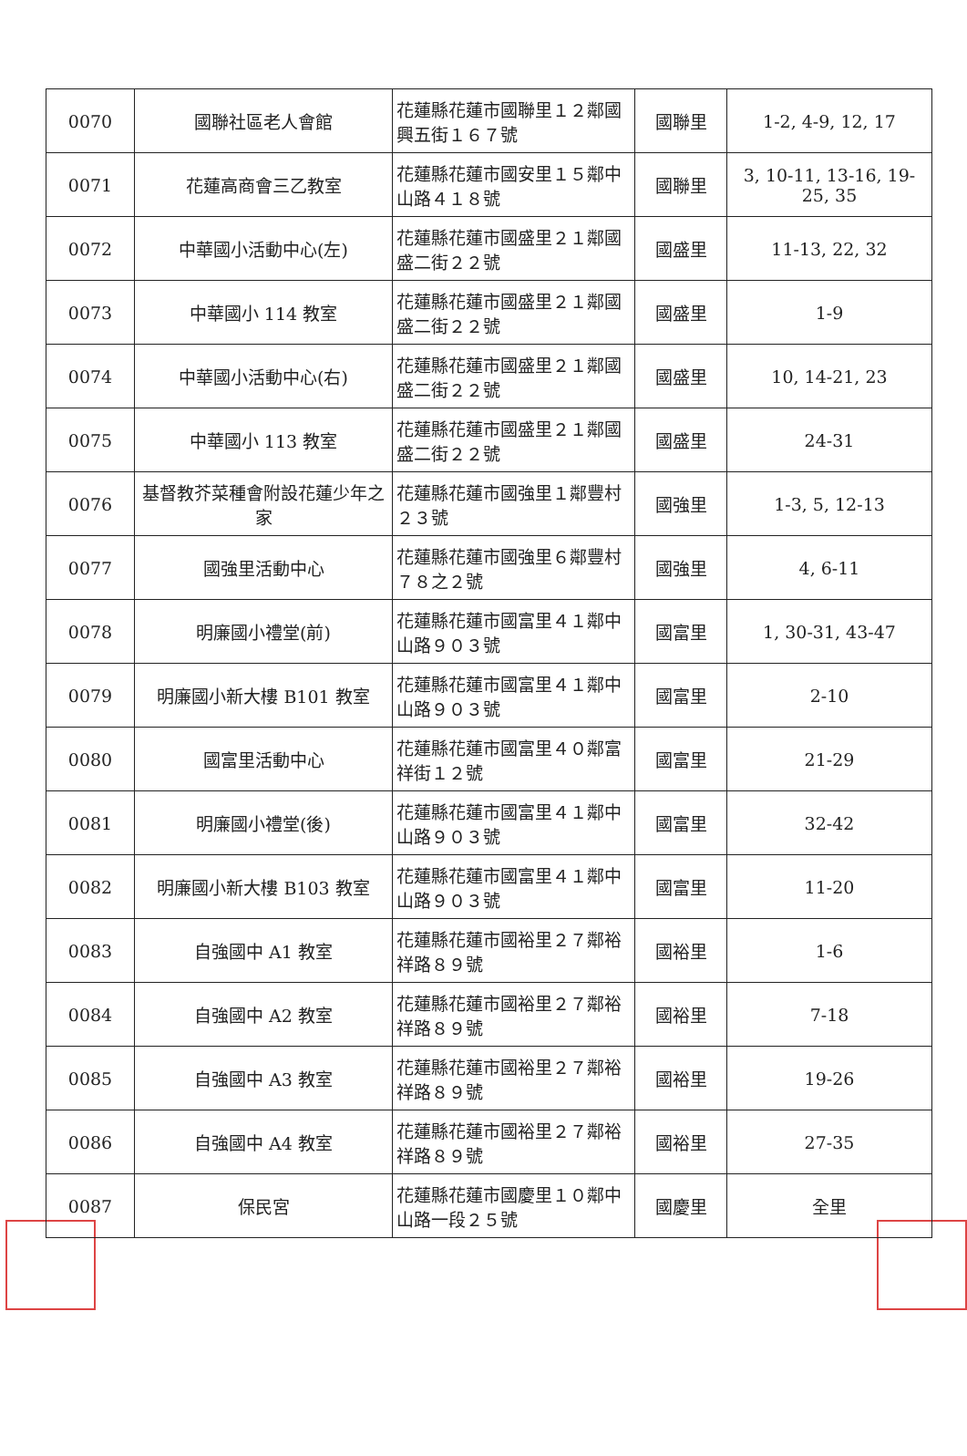| 0070 | 國聯社區老人會館 | 花蓮縣花蓮市國聯里１２鄰國興五街１６７號 | 國聯里 | 1-2, 4-9, 12, 17 |
| 0071 | 花蓮高商會三乙教室 | 花蓮縣花蓮市國安里１５鄰中山路４１８號 | 國聯里 | 3, 10-11, 13-16, 19-25, 35 |
| 0072 | 中華國小活動中心(左) | 花蓮縣花蓮市國盛里２１鄰國盛二街２２號 | 國盛里 | 11-13, 22, 32 |
| 0073 | 中華國小 114 教室 | 花蓮縣花蓮市國盛里２１鄰國盛二街２２號 | 國盛里 | 1-9 |
| 0074 | 中華國小活動中心(右) | 花蓮縣花蓮市國盛里２１鄰國盛二街２２號 | 國盛里 | 10, 14-21, 23 |
| 0075 | 中華國小 113 教室 | 花蓮縣花蓮市國盛里２１鄰國盛二街２２號 | 國盛里 | 24-31 |
| 0076 | 基督教芥菜種會附設花蓮少年之家 | 花蓮縣花蓮市國強里１鄰豐村２３號 | 國強里 | 1-3, 5, 12-13 |
| 0077 | 國強里活動中心 | 花蓮縣花蓮市國強里６鄰豐村７８之２號 | 國強里 | 4, 6-11 |
| 0078 | 明廉國小禮堂(前) | 花蓮縣花蓮市國富里４１鄰中山路９０３號 | 國富里 | 1, 30-31, 43-47 |
| 0079 | 明廉國小新大樓 B101 教室 | 花蓮縣花蓮市國富里４１鄰中山路９０３號 | 國富里 | 2-10 |
| 0080 | 國富里活動中心 | 花蓮縣花蓮市國富里４０鄰富祥街１２號 | 國富里 | 21-29 |
| 0081 | 明廉國小禮堂(後) | 花蓮縣花蓮市國富里４１鄰中山路９０３號 | 國富里 | 32-42 |
| 0082 | 明廉國小新大樓 B103 教室 | 花蓮縣花蓮市國富里４１鄰中山路９０３號 | 國富里 | 11-20 |
| 0083 | 自強國中 A1 教室 | 花蓮縣花蓮市國裕里２７鄰裕祥路８９號 | 國裕里 | 1-6 |
| 0084 | 自強國中 A2 教室 | 花蓮縣花蓮市國裕里２７鄰裕祥路８９號 | 國裕里 | 7-18 |
| 0085 | 自強國中 A3 教室 | 花蓮縣花蓮市國裕里２７鄰裕祥路８９號 | 國裕里 | 19-26 |
| 0086 | 自強國中 A4 教室 | 花蓮縣花蓮市國裕里２７鄰裕祥路８９號 | 國裕里 | 27-35 |
| 0087 | 保民宮 | 花蓮縣花蓮市國慶里１０鄰中山路一段２５號 | 國慶里 | 全里 |